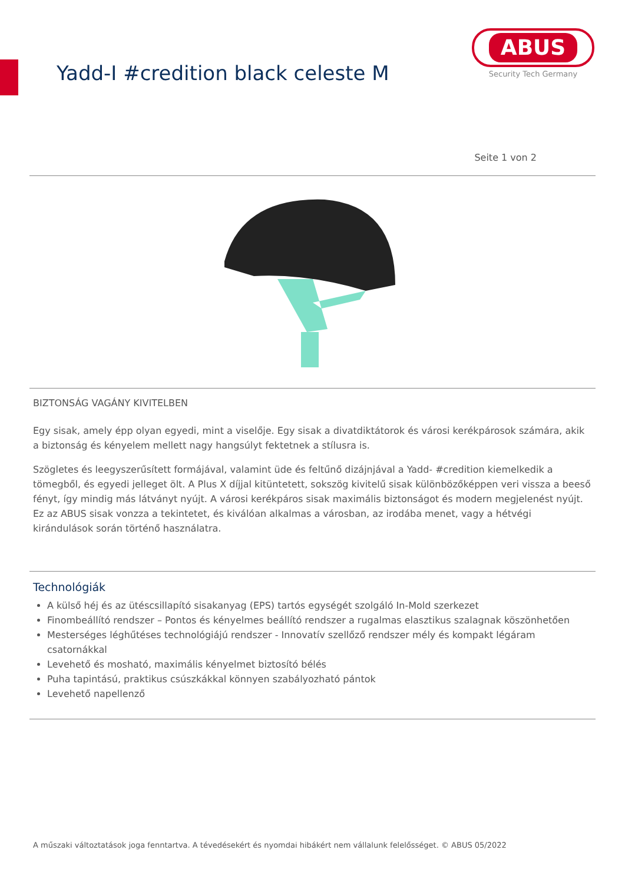Yadd-I #credition black celeste M
ABUS
Security Tech Germany
Seite 1 von 2
BIZTONSÁG VAGÁNY KIVITELBEN
Egy sisak, amely épp olyan egyedi, mint a viselője. Egy sisak a divatdiktátorok és városi kerékpárosok számára, akik a biztonság és kényelem mellett nagy hangsúlyt fektetnek a stílusra is.
Szögletes és leegyszerűsített formájával, valamint üde és feltűnő dizájnjával a Yadd- #credition kiemelkedik a tömegből, és egyedi jelleget ölt. A Plus X díjjal kitüntetett, sokszög kivitelű sisak különbözőképpen veri vissza a beeső fényt, így mindig más látványt nyújt. A városi kerékpáros sisak maximális biztonságot és modern megjelenést nyújt. Ez az ABUS sisak vonzza a tekintetet, és kiválóan alkalmas a városban, az irodába menet, vagy a hétvégi kirándulások során történő használatra.
Technológiák
A külső héj és az ütéscsillapító sisakanyag (EPS) tartós egységét szolgáló In-Mold szerkezet
Finombeállító rendszer – Pontos és kényelmes beállító rendszer a rugalmas elasztikus szalagnak köszönhetően
Mesterséges léghűtéses technológiájú rendszer - Innovatív szellőző rendszer mély és kompakt légáram csatornákkal
Levehető és mosható, maximális kényelmet biztosító bélés
Puha tapintású, praktikus csúszkákkal könnyen szabályozható pántok
Levehető napellenző
A műszaki változtatások joga fenntartva. A tévedésekért és nyomdai hibákért nem vállalunk felelősséget. © ABUS 05/2022